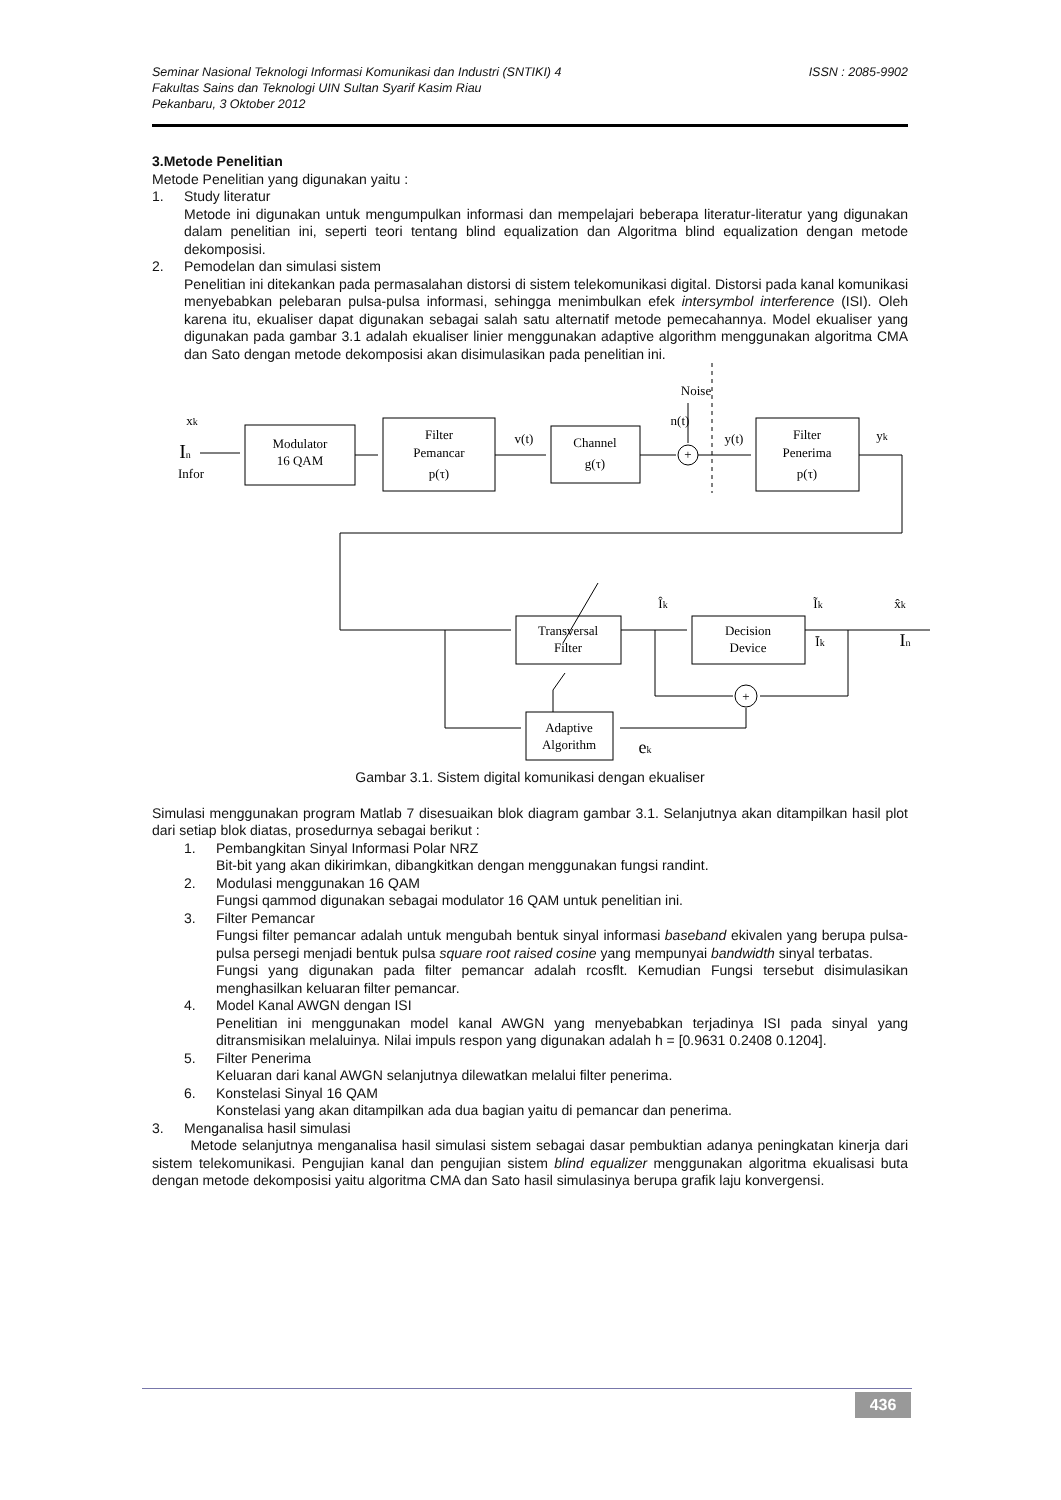ISSN : 2085-9902 Seminar Nasional Teknologi Informasi Komunikasi dan Industri (SNTIKI) 4
Fakultas Sains dan Teknologi UIN Sultan Syarif Kasim Riau
Pekanbaru, 3 Oktober 2012
3.Metode Penelitian
Metode Penelitian yang digunakan yaitu :
1. Study literatur
Metode ini digunakan untuk mengumpulkan informasi dan mempelajari beberapa literatur-literatur yang digunakan dalam penelitian ini, seperti teori tentang blind equalization dan Algoritma blind equalization dengan metode dekomposisi.
2. Pemodelan dan simulasi sistem
Penelitian ini ditekankan pada permasalahan distorsi di sistem telekomunikasi digital. Distorsi pada kanal komunikasi menyebabkan pelebaran pulsa-pulsa informasi, sehingga menimbulkan efek intersymbol interference (ISI). Oleh karena itu, ekualiser dapat digunakan sebagai salah satu alternatif metode pemecahannya. Model ekualiser yang digunakan pada gambar 3.1 adalah ekualiser linier menggunakan adaptive algorithm menggunakan algoritma CMA dan Sato dengan metode dekomposisi akan disimulasikan pada penelitian ini.
Modulator
16 QAM
Filter
Pemancar
p(τ)
Channel
g(τ)
Filter
Penerima
p(τ)
Transversal
Filter
Decision
Device
Adaptive
Algorithm
+
+
Noise
n(t)
v(t)
y(t)
yk
xk
In
Infor
Îk
Ĩk
x̂k
Īk
In
ek
Gambar 3.1. Sistem digital komunikasi dengan ekualiser
Simulasi menggunakan program Matlab 7 disesuaikan blok diagram gambar 3.1. Selanjutnya akan ditampilkan hasil plot dari setiap blok diatas, prosedurnya sebagai berikut :
1. Pembangkitan Sinyal Informasi Polar NRZ
Bit-bit yang akan dikirimkan, dibangkitkan dengan menggunakan fungsi randint.
2. Modulasi menggunakan 16 QAM
Fungsi qammod digunakan sebagai modulator 16 QAM untuk penelitian ini.
3. Filter Pemancar
Fungsi filter pemancar adalah untuk mengubah bentuk sinyal informasi baseband ekivalen yang berupa pulsa-pulsa persegi menjadi bentuk pulsa square root raised cosine yang mempunyai bandwidth sinyal terbatas.
Fungsi yang digunakan pada filter pemancar adalah rcosflt. Kemudian Fungsi tersebut disimulasikan menghasilkan keluaran filter pemancar.
4. Model Kanal AWGN dengan ISI
Penelitian ini menggunakan model kanal AWGN yang menyebabkan terjadinya ISI pada sinyal yang ditransmisikan melaluinya. Nilai impuls respon yang digunakan adalah h = [0.9631 0.2408 0.1204].
5. Filter Penerima
Keluaran dari kanal AWGN selanjutnya dilewatkan melalui filter penerima.
6. Konstelasi Sinyal 16 QAM
Konstelasi yang akan ditampilkan ada dua bagian yaitu di pemancar dan penerima.
3. Menganalisa hasil simulasi
Metode selanjutnya menganalisa hasil simulasi sistem sebagai dasar pembuktian adanya peningkatan kinerja dari sistem telekomunikasi. Pengujian kanal dan pengujian sistem blind equalizer menggunakan algoritma ekualisasi buta dengan metode dekomposisi yaitu algoritma CMA dan Sato hasil simulasinya berupa grafik laju konvergensi.
436